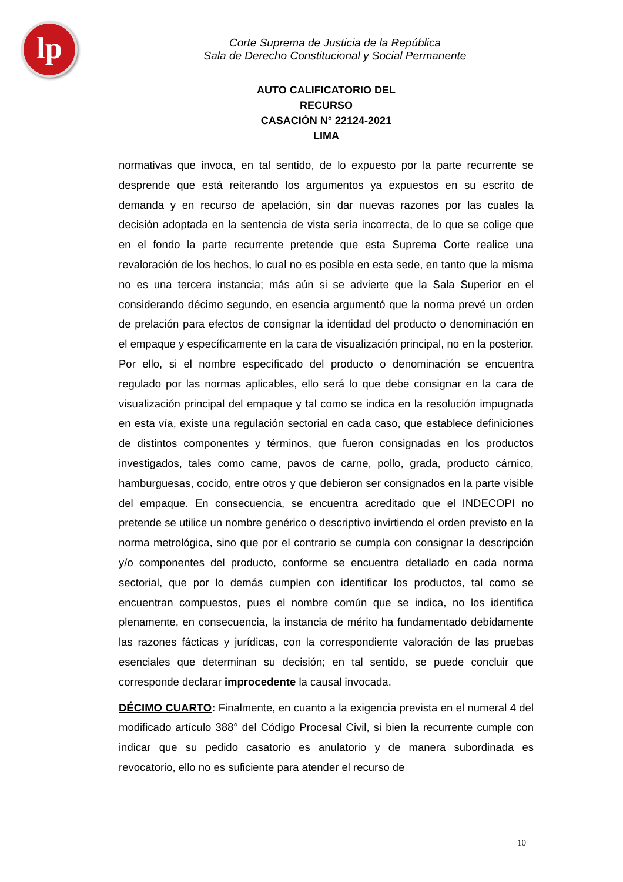lp
Corte Suprema de Justicia de la República
Sala de Derecho Constitucional y Social Permanente
AUTO CALIFICATORIO DEL RECURSO
CASACIÓN N° 22124-2021
LIMA
normativas que invoca, en tal sentido, de lo expuesto por la parte recurrente se desprende que está reiterando los argumentos ya expuestos en su escrito de demanda y en recurso de apelación, sin dar nuevas razones por las cuales la decisión adoptada en la sentencia de vista sería incorrecta, de lo que se colige que en el fondo la parte recurrente pretende que esta Suprema Corte realice una revaloración de los hechos, lo cual no es posible en esta sede, en tanto que la misma no es una tercera instancia; más aún si se advierte que la Sala Superior en el considerando décimo segundo, en esencia argumentó que la norma prevé un orden de prelación para efectos de consignar la identidad del producto o denominación en el empaque y específicamente en la cara de visualización principal, no en la posterior. Por ello, si el nombre especificado del producto o denominación se encuentra regulado por las normas aplicables, ello será lo que debe consignar en la cara de visualización principal del empaque y tal como se indica en la resolución impugnada en esta vía, existe una regulación sectorial en cada caso, que establece definiciones de distintos componentes y términos, que fueron consignadas en los productos investigados, tales como carne, pavos de carne, pollo, grada, producto cárnico, hamburguesas, cocido, entre otros y que debieron ser consignados en la parte visible del empaque. En consecuencia, se encuentra acreditado que el INDECOPI no pretende se utilice un nombre genérico o descriptivo invirtiendo el orden previsto en la norma metrológica, sino que por el contrario se cumpla con consignar la descripción y/o componentes del producto, conforme se encuentra detallado en cada norma sectorial, que por lo demás cumplen con identificar los productos, tal como se encuentran compuestos, pues el nombre común que se indica, no los identifica plenamente, en consecuencia, la instancia de mérito ha fundamentado debidamente las razones fácticas y jurídicas, con la correspondiente valoración de las pruebas esenciales que determinan su decisión; en tal sentido, se puede concluir que corresponde declarar improcedente la causal invocada.
DÉCIMO CUARTO: Finalmente, en cuanto a la exigencia prevista en el numeral 4 del modificado artículo 388° del Código Procesal Civil, si bien la recurrente cumple con indicar que su pedido casatorio es anulatorio y de manera subordinada es revocatorio, ello no es suficiente para atender el recurso de
10